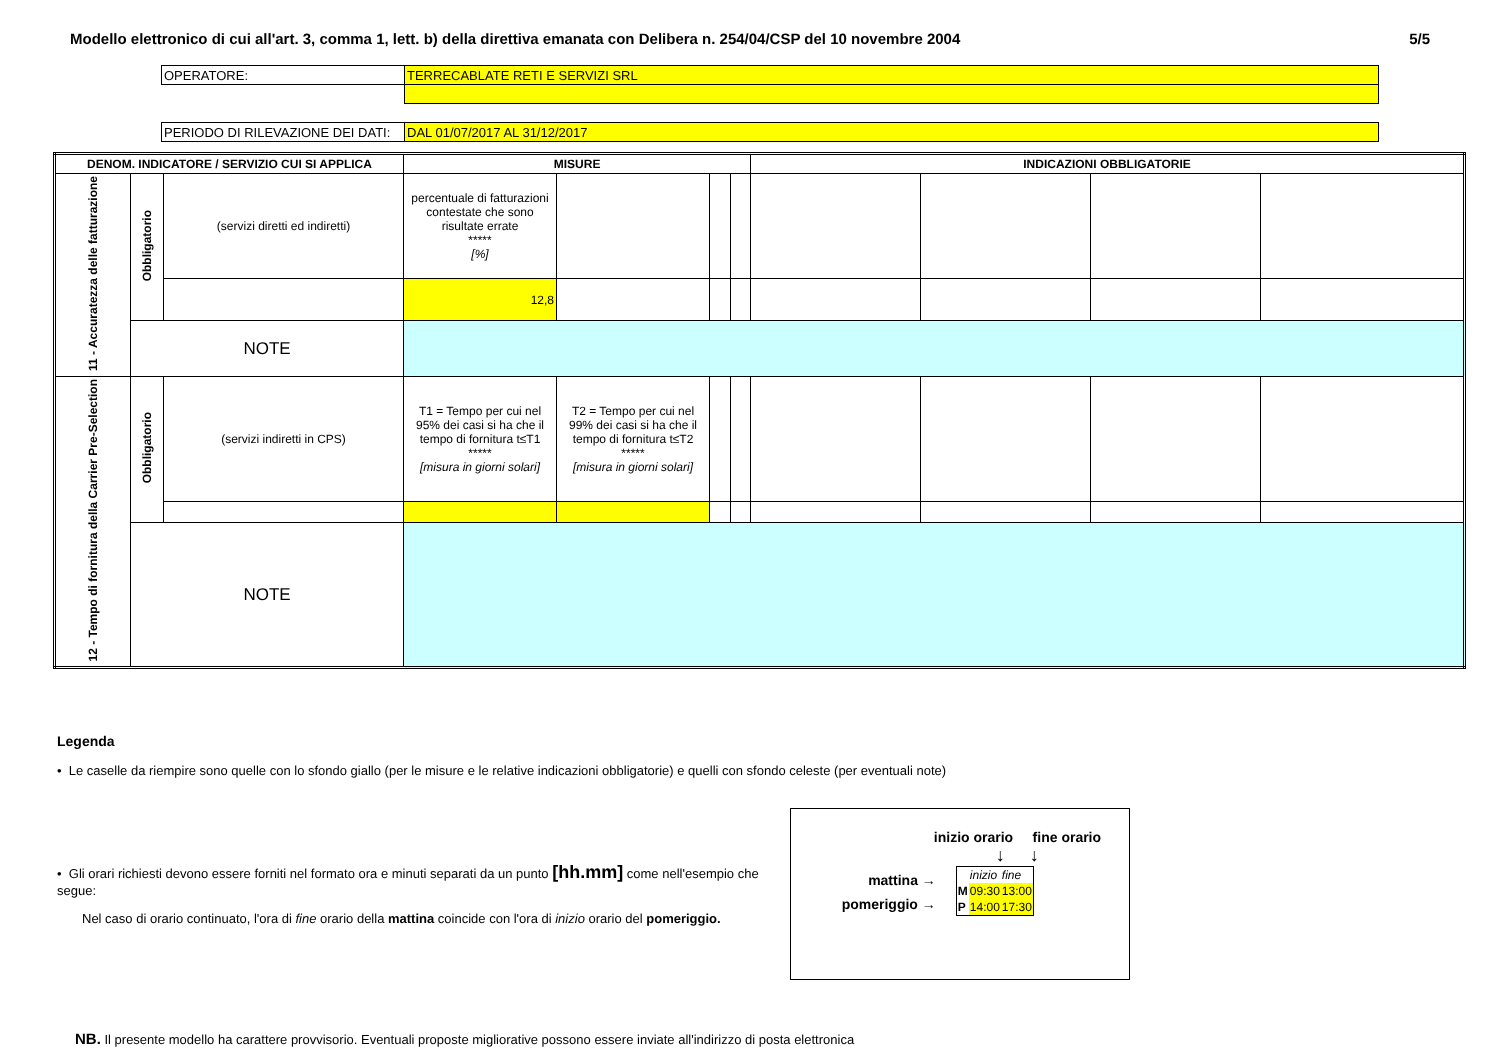Modello elettronico di cui all'art. 3, comma 1, lett. b) della direttiva emanata con Delibera n. 254/04/CSP del 10 novembre 2004 5/5
| OPERATORE: | TERRECABLATE RETI E SERVIZI SRL |
| PERIODO DI RILEVAZIONE DEI DATI: | DAL 01/07/2017 AL 31/12/2017 |
| DENOM. INDICATORE / SERVIZIO CUI SI APPLICA | | | MISURE | | | | INDICAZIONI OBBLIGATORIE | | | |
| --- | --- | --- | --- | --- | --- | --- | --- | --- | --- | --- |
| 11 - Accuratezza delle fatturazione | Obbligatorio | (servizi diretti ed indiretti) | percentuale di fatturazioni contestate che sono risultate errate ***** [%] | | | | | | | |
| | | | 12,8 | | | | | | | |
| | NOTE | | | | | | | | | |
| 12 - Tempo di fornitura della Carrier Pre-Selection | Obbligatorio | (servizi indiretti in CPS) | T1 = Tempo per cui nel 95% dei casi si ha che il tempo di fornitura t≤T1 ***** [misura in giorni solari] | T2 = Tempo per cui nel 99% dei casi si ha che il tempo di fornitura t≤T2 ***** [misura in giorni solari] | | | | | | |
| | NOTE | | | | | | | | | |
Legenda
• Le caselle da riempire sono quelle con lo sfondo giallo (per le misure e le relative indicazioni obbligatorie) e quelli con sfondo celeste (per eventuali note)
• Gli orari richiesti devono essere forniti nel formato ora e minuti separati da un punto [hh.mm] come nell'esempio che segue:
Nel caso di orario continuato, l'ora di fine orario della mattina coincide con l'ora di inizio orario del pomeriggio.
inizio orario fine orario
↓ ↓
mattina →
pomeriggio →
| | inizio | fine |
| M | 09:30 | 13:00 |
| P | 14:00 | 17:30 |
NB. Il presente modello ha carattere provvisorio. Eventuali proposte migliorative possono essere inviate all'indirizzo di posta elettronica